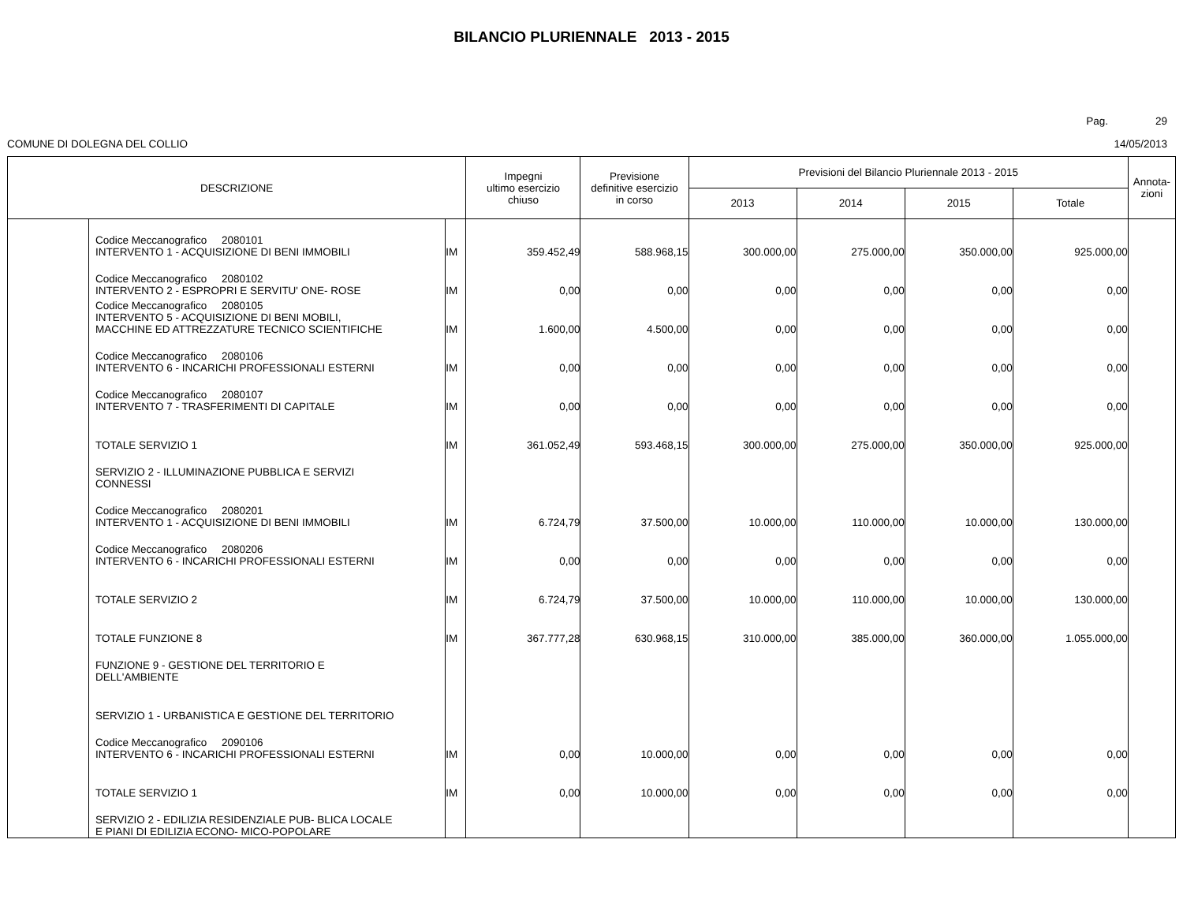BILANCIO PLURIENNALE 2013 - 2015
Pag. 29
COMUNE DI DOLEGNA DEL COLLIO 14/05/2013
| DESCRIZIONE | | | Impegni ultimo esercizio chiuso | Previsione definitive esercizio in corso | Previsioni del Bilancio Pluriennale 2013 - 2015 | | | | Annota- zioni |
| --- | --- | --- | --- | --- | --- | --- | --- | --- | --- |
| | | | | | 2013 | 2014 | 2015 | Totale | |
| | Codice Meccanografico 2080101 INTERVENTO 1 - ACQUISIZIONE DI BENI IMMOBILI | IM | 359.452,49 | 588.968,15 | 300.000,00 | 275.000,00 | 350.000,00 | 925.000,00 | |
| | Codice Meccanografico 2080102 INTERVENTO 2 - ESPROPRI E SERVITU' ONE- ROSE | IM | 0,00 | 0,00 | 0,00 | 0,00 | 0,00 | 0,00 | |
| | Codice Meccanografico 2080105 INTERVENTO 5 - ACQUISIZIONE DI BENI MOBILI, MACCHINE ED ATTREZZATURE TECNICO SCIENTIFICHE | IM | 1.600,00 | 4.500,00 | 0,00 | 0,00 | 0,00 | 0,00 | |
| | Codice Meccanografico 2080106 INTERVENTO 6 - INCARICHI PROFESSIONALI ESTERNI | IM | 0,00 | 0,00 | 0,00 | 0,00 | 0,00 | 0,00 | |
| | Codice Meccanografico 2080107 INTERVENTO 7 - TRASFERIMENTI DI CAPITALE | IM | 0,00 | 0,00 | 0,00 | 0,00 | 0,00 | 0,00 | |
| | TOTALE SERVIZIO 1 | IM | 361.052,49 | 593.468,15 | 300.000,00 | 275.000,00 | 350.000,00 | 925.000,00 | |
| | SERVIZIO 2 - ILLUMINAZIONE PUBBLICA E SERVIZI CONNESSI | | | | | | | | |
| | Codice Meccanografico 2080201 INTERVENTO 1 - ACQUISIZIONE DI BENI IMMOBILI | IM | 6.724,79 | 37.500,00 | 10.000,00 | 110.000,00 | 10.000,00 | 130.000,00 | |
| | Codice Meccanografico 2080206 INTERVENTO 6 - INCARICHI PROFESSIONALI ESTERNI | IM | 0,00 | 0,00 | 0,00 | 0,00 | 0,00 | 0,00 | |
| | TOTALE SERVIZIO 2 | IM | 6.724,79 | 37.500,00 | 10.000,00 | 110.000,00 | 10.000,00 | 130.000,00 | |
| | TOTALE FUNZIONE 8 | IM | 367.777,28 | 630.968,15 | 310.000,00 | 385.000,00 | 360.000,00 | 1.055.000,00 | |
| | FUNZIONE 9 - GESTIONE DEL TERRITORIO E DELL'AMBIENTE | | | | | | | | |
| | SERVIZIO 1 - URBANISTICA E GESTIONE DEL TERRITORIO | | | | | | | | |
| | Codice Meccanografico 2090106 INTERVENTO 6 - INCARICHI PROFESSIONALI ESTERNI | IM | 0,00 | 10.000,00 | 0,00 | 0,00 | 0,00 | 0,00 | |
| | TOTALE SERVIZIO 1 | IM | 0,00 | 10.000,00 | 0,00 | 0,00 | 0,00 | 0,00 | |
| | SERVIZIO 2 - EDILIZIA RESIDENZIALE PUB- BLICA LOCALE E PIANI DI EDILIZIA ECONO- MICO-POPOLARE | | | | | | | | |